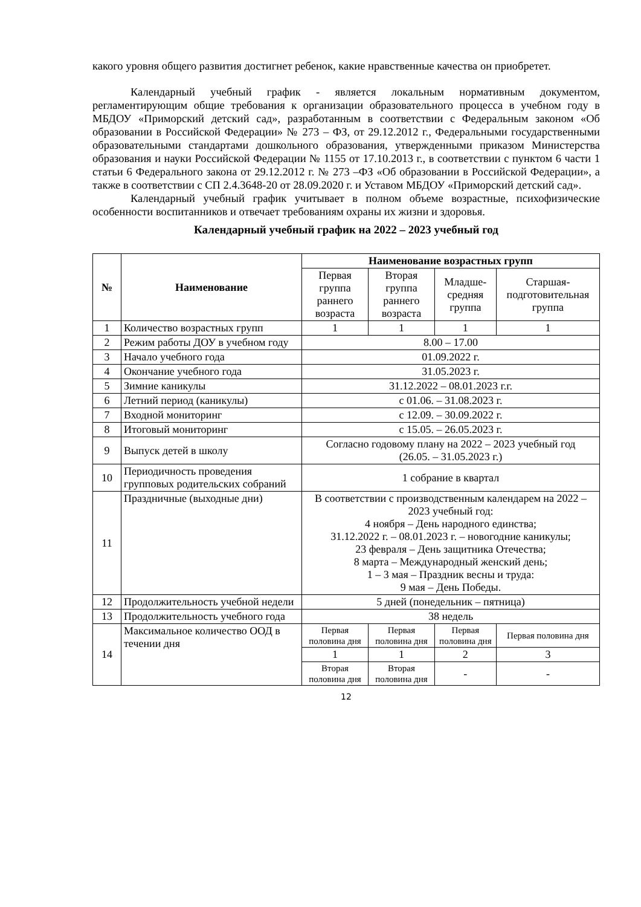какого уровня общего развития достигнет ребенок, какие нравственные качества он приобретет.
Календарный учебный график - является локальным нормативным документом, регламентирующим общие требования к организации образовательного процесса в учебном году в МБДОУ «Приморский детский сад», разработанным в соответствии с Федеральным законом «Об образовании в Российской Федерации» № 273 – ФЗ, от 29.12.2012 г., Федеральными государственными образовательными стандартами дошкольного образования, утвержденными приказом Министерства образования и науки Российской Федерации № 1155 от 17.10.2013 г., в соответствии с пунктом 6 части 1 статьи 6 Федерального закона от 29.12.2012 г. № 273 –ФЗ «Об образовании в Российской Федерации», а также в соответствии с СП 2.4.3648-20 от 28.09.2020 г. и Уставом МБДОУ «Приморский детский сад».
Календарный учебный график учитывает в полном объеме возрастные, психофизические особенности воспитанников и отвечает требованиям охраны их жизни и здоровья.
Календарный учебный график на 2022 – 2023 учебный год
| № | Наименование | Наименование возрастных групп | | | |
| --- | --- | --- | --- | --- | --- |
| | | Первая группа раннего возраста | Вторая группа раннего возраста | Младше-средняя группа | Старшая-подготовительная группа |
| 1 | Количество возрастных групп | 1 | 1 | 1 | 1 |
| 2 | Режим работы ДОУ в учебном году | 8.00 – 17.00 | | | |
| 3 | Начало учебного года | 01.09.2022 г. | | | |
| 4 | Окончание учебного года | 31.05.2023 г. | | | |
| 5 | Зимние каникулы | 31.12.2022 – 08.01.2023 г.г. | | | |
| 6 | Летний период (каникулы) | с 01.06. – 31.08.2023 г. | | | |
| 7 | Входной мониторинг | с 12.09. – 30.09.2022 г. | | | |
| 8 | Итоговый мониторинг | с 15.05. – 26.05.2023 г. | | | |
| 9 | Выпуск детей в школу | Согласно годовому плану на 2022 – 2023 учебный год (26.05. – 31.05.2023 г.) | | | |
| 10 | Периодичность проведения групповых родительских собраний | 1 собрание в квартал | | | |
| 11 | Праздничные (выходные дни) | В соответствии с производственным календарем на 2022 – 2023 учебный год: 4 ноября – День народного единства; 31.12.2022 г. – 08.01.2023 г. – новогодние каникулы; 23 февраля – День защитника Отечества; 8 марта – Международный женский день; 1 – 3 мая – Праздник весны и труда: 9 мая – День Победы. | | | |
| 12 | Продолжительность учебной недели | 5 дней (понедельник – пятница) | | | |
| 13 | Продолжительность учебного года | 38 недель | | | |
| 14 | Максимальное количество ООД в течении дня | Первая половина дня | Первая половина дня | Первая половина дня | Первая половина дня |
| | | 1 | 1 | 2 | 3 |
| | | Вторая половина дня | Вторая половина дня | - | - |
12